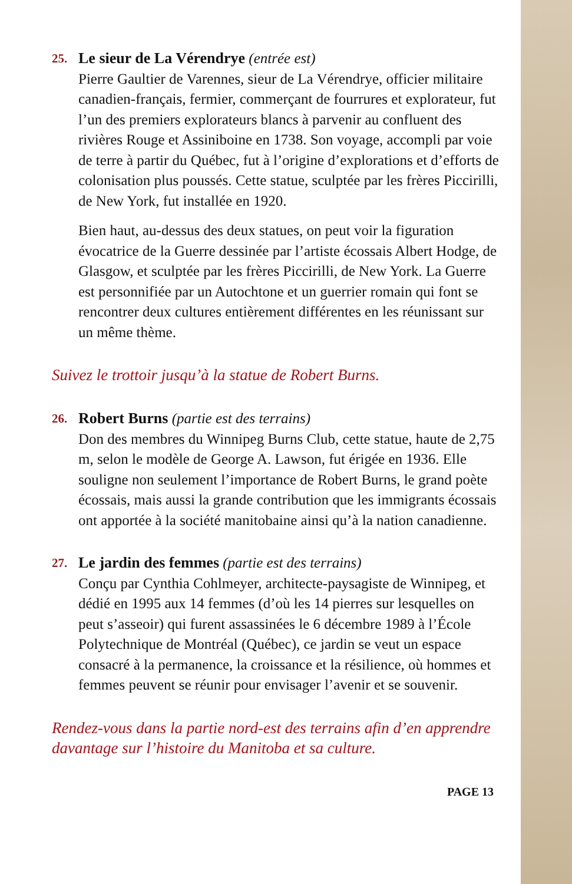25.
Le sieur de La Vérendrye (entrée est)
Pierre Gaultier de Varennes, sieur de La Vérendrye, officier militaire canadien-français, fermier, commerçant de fourrures et explorateur, fut l’un des premiers explorateurs blancs à parvenir au confluent des rivières Rouge et Assiniboine en 1738. Son voyage, accompli par voie de terre à partir du Québec, fut à l’origine d’explorations et d’efforts de colonisation plus poussés. Cette statue, sculptée par les frères Piccirilli, de New York, fut installée en 1920.
Bien haut, au-dessus des deux statues, on peut voir la figuration évocatrice de la Guerre dessinée par l’artiste écossais Albert Hodge, de Glasgow, et sculptée par les frères Piccirilli, de New York. La Guerre est personnifiée par un Autochtone et un guerrier romain qui font se rencontrer deux cultures entièrement différentes en les réunissant sur un même thème.
Suivez le trottoir jusqu’à la statue de Robert Burns.
26.
Robert Burns (partie est des terrains)
Don des membres du Winnipeg Burns Club, cette statue, haute de 2,75 m, selon le modèle de George A. Lawson, fut érigée en 1936. Elle souligne non seulement l’importance de Robert Burns, le grand poète écossais, mais aussi la grande contribution que les immigrants écossais ont apportée à la société manitobaine ainsi qu’à la nation canadienne.
27.
Le jardin des femmes (partie est des terrains)
Conçu par Cynthia Cohlmeyer, architecte-paysagiste de Winnipeg, et dédié en 1995 aux 14 femmes (d’où les 14 pierres sur lesquelles on peut s’asseoir) qui furent assassinées le 6 décembre 1989 à l’École Polytechnique de Montréal (Québec), ce jardin se veut un espace consacré à la permanence, la croissance et la résilience, où hommes et femmes peuvent se réunir pour envisager l’avenir et se souvenir.
Rendez-vous dans la partie nord-est des terrains afin d’en apprendre davantage sur l’histoire du Manitoba et sa culture.
PAGE 13